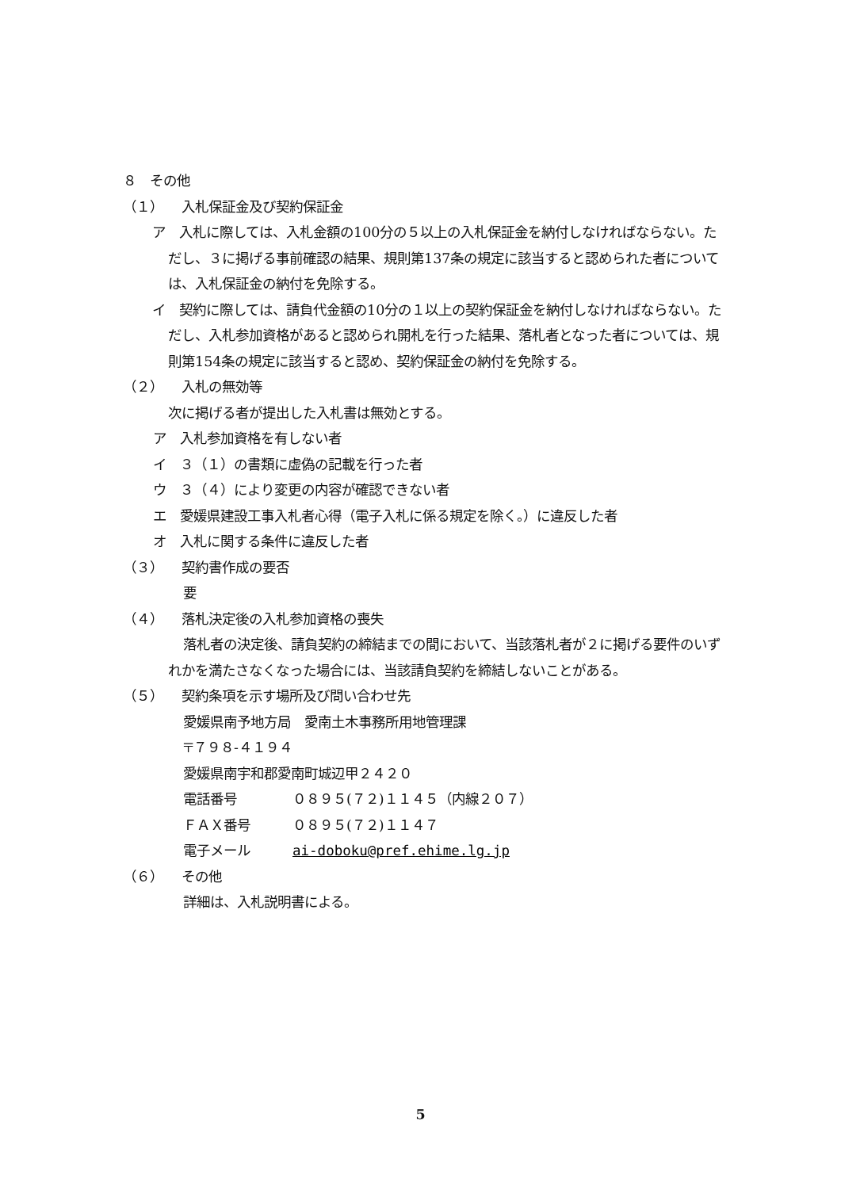８　その他
（１） 入札保証金及び契約保証金
ア　入札に際しては、入札金額の100分の５以上の入札保証金を納付しなければならない。ただし、３に掲げる事前確認の結果、規則第137条の規定に該当すると認められた者については、入札保証金の納付を免除する。
イ　契約に際しては、請負代金額の10分の１以上の契約保証金を納付しなければならない。ただし、入札参加資格があると認められ開札を行った結果、落札者となった者については、規則第154条の規定に該当すると認め、契約保証金の納付を免除する。
（２） 入札の無効等
次に掲げる者が提出した入札書は無効とする。
ア　入札参加資格を有しない者
イ　３（１）の書類に虚偽の記載を行った者
ウ　３（４）により変更の内容が確認できない者
エ　愛媛県建設工事入札者心得（電子入札に係る規定を除く。）に違反した者
オ　入札に関する条件に違反した者
（３） 契約書作成の要否
要
（４） 落札決定後の入札参加資格の喪失
落札者の決定後、請負契約の締結までの間において、当該落札者が２に掲げる要件のいずれかを満たさなくなった場合には、当該請負契約を締結しないことがある。
（５） 契約条項を示す場所及び問い合わせ先
愛媛県南予地方局　愛南土木事務所用地管理課
〒７９８-４１９４
愛媛県南宇和郡愛南町城辺甲２４２０
電話番号 ０８９５(７２)１１４５（内線２０７）
ＦＡＸ番号 ０８９５(７２)１１４７
電子メール ai-doboku@pref.ehime.lg.jp
（６） その他
詳細は、入札説明書による。
5